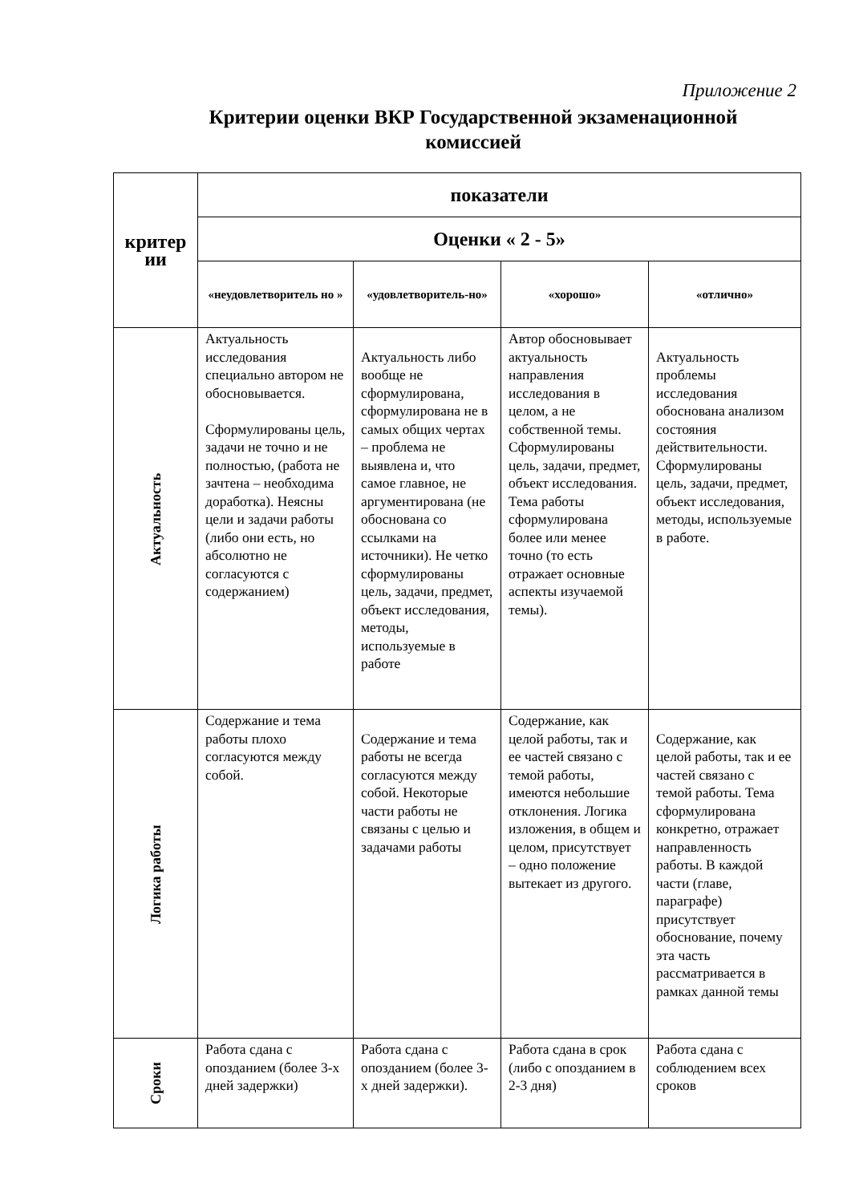Приложение 2
Критерии оценки ВКР Государственной экзаменационной комиссией
| критер ии | показатели | | | |
| --- | --- | --- | --- | --- |
| | Оценки « 2 - 5» | | | |
| | «неудовлетворитель но » | «удовлетворитель-но» | «хорошо» | «отлично» |
| Актуальность | Актуальность исследования специально автором не обосновывается. Сформулированы цель, задачи не точно и не полностью, (работа не зачтена – необходима доработка). Неясны цели и задачи работы (либо они есть, но абсолютно не согласуются с содержанием) | Актуальность либо вообще не сформулирована, сформулирована не в самых общих чертах – проблема не выявлена и, что самое главное, не аргументирована (не обоснована со ссылками на источники). Не четко сформулированы цель, задачи, предмет, объект исследования, методы, используемые в работе | Автор обосновывает актуальность направления исследования в целом, а не собственной темы. Сформулированы цель, задачи, предмет, объект исследования. Тема работы сформулирована более или менее точно (то есть отражает основные аспекты изучаемой темы). | Актуальность проблемы исследования обоснована анализом состояния действительности. Сформулированы цель, задачи, предмет, объект исследования, методы, используемые в работе. |
| Логика работы | Содержание и тема работы плохо согласуются между собой. | Содержание и тема работы не всегда согласуются между собой. Некоторые части работы не связаны с целью и задачами работы | Содержание, как целой работы, так и ее частей связано с темой работы, имеются небольшие отклонения. Логика изложения, в общем и целом, присутствует – одно положение вытекает из другого. | Содержание, как целой работы, так и ее частей связано с темой работы. Тема сформулирована конкретно, отражает направленность работы. В каждой части (главе, параграфе) присутствует обоснование, почему эта часть рассматривается в рамках данной темы |
| Сроки | Работа сдана с опозданием (более 3-х дней задержки) | Работа сдана с опозданием (более 3-х дней задержки). | Работа сдана в срок (либо с опозданием в 2-3 дня) | Работа сдана с соблюдением всех сроков |